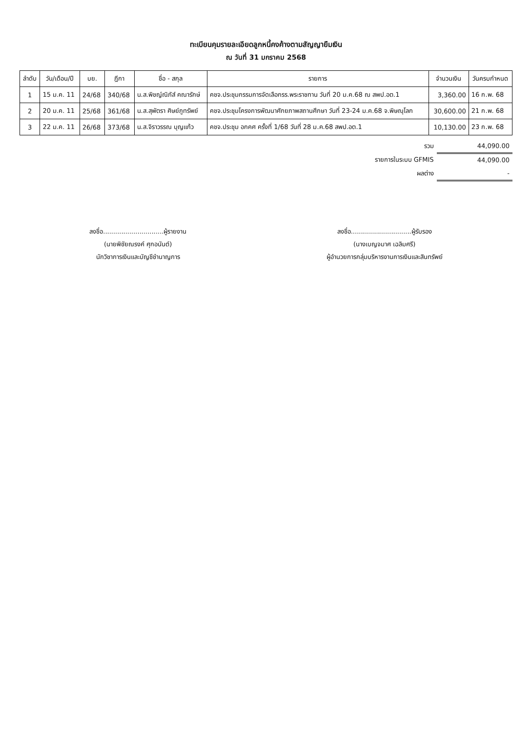ทะเบียนคุมรายละเอียดลูกหนี้คงค้างตามสัญญายืมเงิน
ณ วันที่ 31 มกราคม 2568
| ลำดับ | วัน/เดือน/ปี | บย. | ฎีกา | ชื่อ - สกุล | รายการ | จำนวนเงิน | วันครบกำหนด |
| --- | --- | --- | --- | --- | --- | --- | --- |
| 1 | 15 ม.ค. 11 | 24/68 | 340/68 | น.ส.พิชญ์ณิภัส์ คณารักษ์ | คชจ.ประชุมกรรมการจัดเลือกรร.พระราชทาน วันที่ 20 ม.ค.68 ณ สพป.อต.1 | 3,360.00 | 16 ก.พ. 68 |
| 2 | 20 ม.ค. 11 | 25/68 | 361/68 | น.ส.สุพัตรา ศิษย์ภูทรัพย์ | คชจ.ประชุมโครงการพัฒนาศักยภาพสถานศึกษา วันที่ 23-24 ม.ค.68 จ.พิษณุโลก | 30,600.00 | 21 ก.พ. 68 |
| 3 | 22 ม.ค. 11 | 26/68 | 373/68 | น.ส.จิราวรรณ บุญแก้ว | คชจ.ประชุม อกคศ ครั้งที่ 1/68 วันที่ 28 ม.ค.68 สพป.อต.1 | 10,130.00 | 23 ก.พ. 68 |
| รวม | 44,090.00 |
| รายการในระบบ GFMIS | 44,090.00 |
| ผลต่าง | - |
ลงชื่อ..............................ผู้รายงาน
(นายพิชัยณรงค์ ศุกอนันต์)
นักวิชาการเงินและบัญชีชำนาญการ
ลงชื่อ..............................ผู้รับรอง
(นางเบญจมาศ เฉลิมศรี)
ผู้อำนวยการกลุ่มบริหารงานการเงินและสินทรัพย์